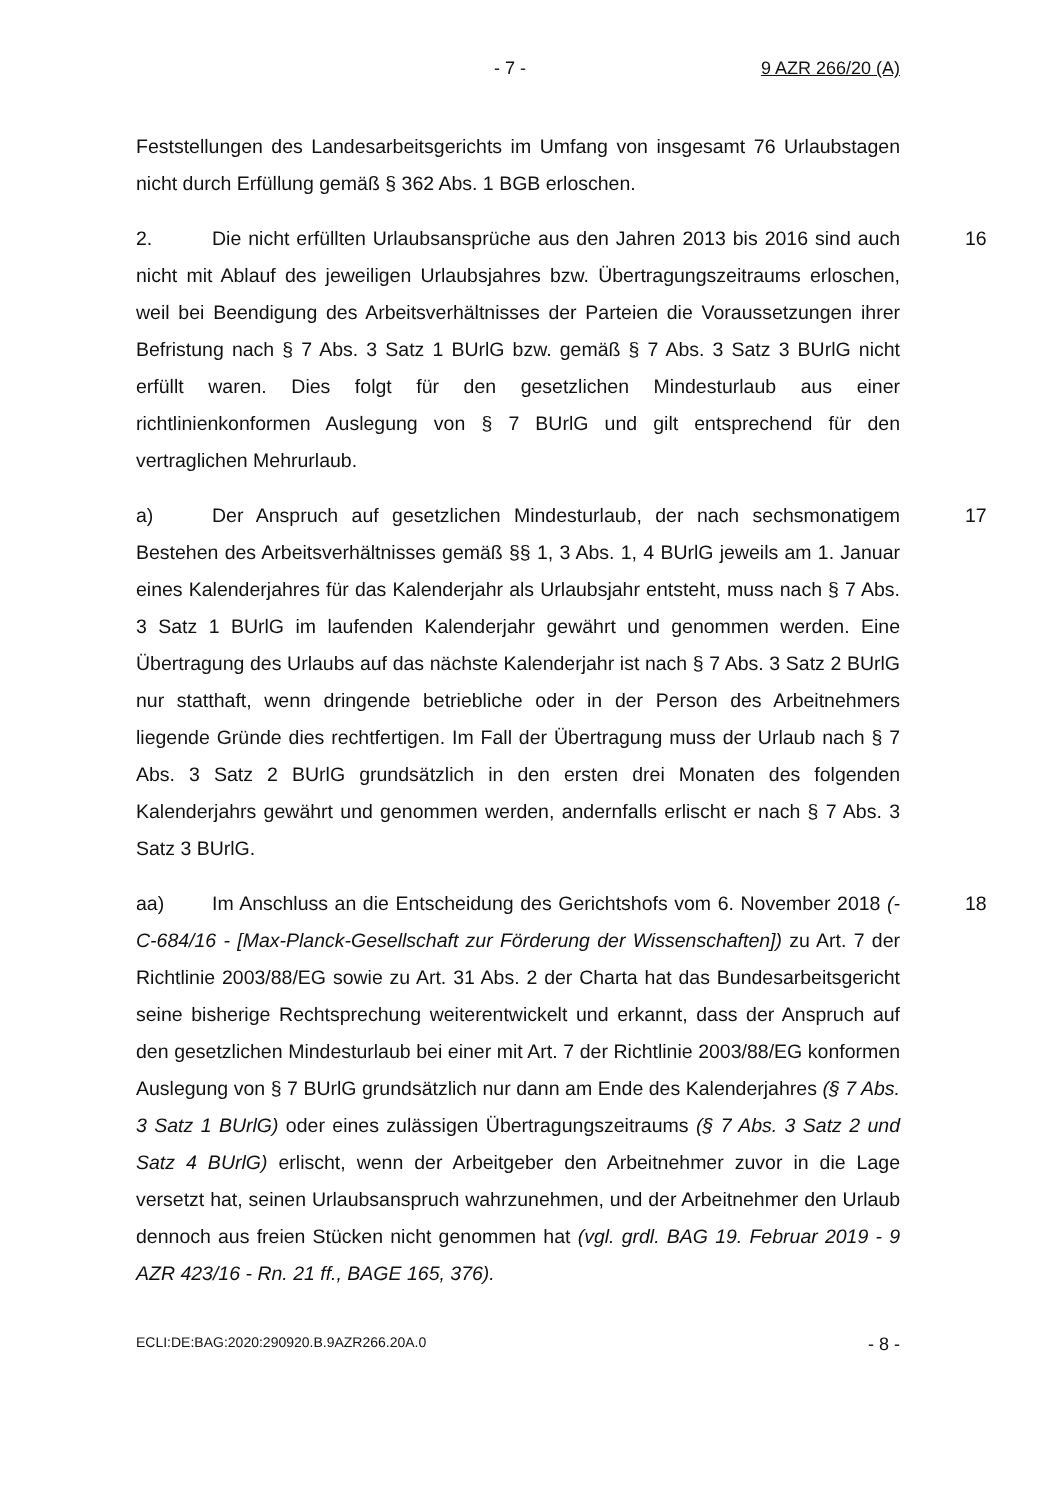- 7 - 9 AZR 266/20 (A)
Feststellungen des Landesarbeitsgerichts im Umfang von insgesamt 76 Urlaubs­tagen nicht durch Erfüllung gemäß § 362 Abs. 1 BGB erloschen.
2. Die nicht erfüllten Urlaubsansprüche aus den Jahren 2013 bis 2016 sind auch nicht mit Ablauf des jeweiligen Urlaubsjahres bzw. Übertragungszeitraums erloschen, weil bei Beendigung des Arbeitsverhältnisses der Parteien die Vo­raussetzungen ihrer Befristung nach § 7 Abs. 3 Satz 1 BUrlG bzw. gemäß § 7 Abs. 3 Satz 3 BUrlG nicht erfüllt waren. Dies folgt für den gesetzlichen Mindest­urlaub aus einer richtlinienkonformen Auslegung von § 7 BUrlG und gilt entspre­chend für den vertraglichen Mehrurlaub.
16
a) Der Anspruch auf gesetzlichen Mindesturlaub, der nach sechsmonati­gem Bestehen des Arbeitsverhältnisses gemäß §§ 1, 3 Abs. 1, 4 BUrlG jeweils am 1. Januar eines Kalenderjahres für das Kalenderjahr als Urlaubsjahr entsteht, muss nach § 7 Abs. 3 Satz 1 BUrlG im laufenden Kalenderjahr gewährt und ge­nommen werden. Eine Übertragung des Urlaubs auf das nächste Kalenderjahr ist nach § 7 Abs. 3 Satz 2 BUrlG nur statthaft, wenn dringende betriebliche oder in der Person des Arbeitnehmers liegende Gründe dies rechtfertigen. Im Fall der Übertragung muss der Urlaub nach § 7 Abs. 3 Satz 2 BUrlG grundsätzlich in den ersten drei Monaten des folgenden Kalenderjahrs gewährt und genommen wer­den, andernfalls erlischt er nach § 7 Abs. 3 Satz 3 BUrlG.
17
aa) Im Anschluss an die Entscheidung des Gerichtshofs vom 6. November 2018 (- C-684/16 - [Max-Planck-Gesellschaft zur Förderung der Wissenschaf­ten]) zu Art. 7 der Richtlinie 2003/88/EG sowie zu Art. 31 Abs. 2 der Charta hat das Bundesarbeitsgericht seine bisherige Rechtsprechung weiterentwickelt und erkannt, dass der Anspruch auf den gesetzlichen Mindesturlaub bei einer mit Art. 7 der Richtlinie 2003/88/EG konformen Auslegung von § 7 BUrlG grundsätz­lich nur dann am Ende des Kalenderjahres (§ 7 Abs. 3 Satz 1 BUrlG) oder eines zulässigen Übertragungszeitraums (§ 7 Abs. 3 Satz 2 und Satz 4 BUrlG) erlischt, wenn der Arbeitgeber den Arbeitnehmer zuvor in die Lage versetzt hat, seinen Urlaubsanspruch wahrzunehmen, und der Arbeitnehmer den Urlaub dennoch aus freien Stücken nicht genommen hat (vgl. grdl. BAG 19. Februar 2019 - 9 AZR 423/16 - Rn. 21 ff., BAGE 165, 376).
18
ECLI:DE:BAG:2020:290920.B.9AZR266.20A.0 - 8 -